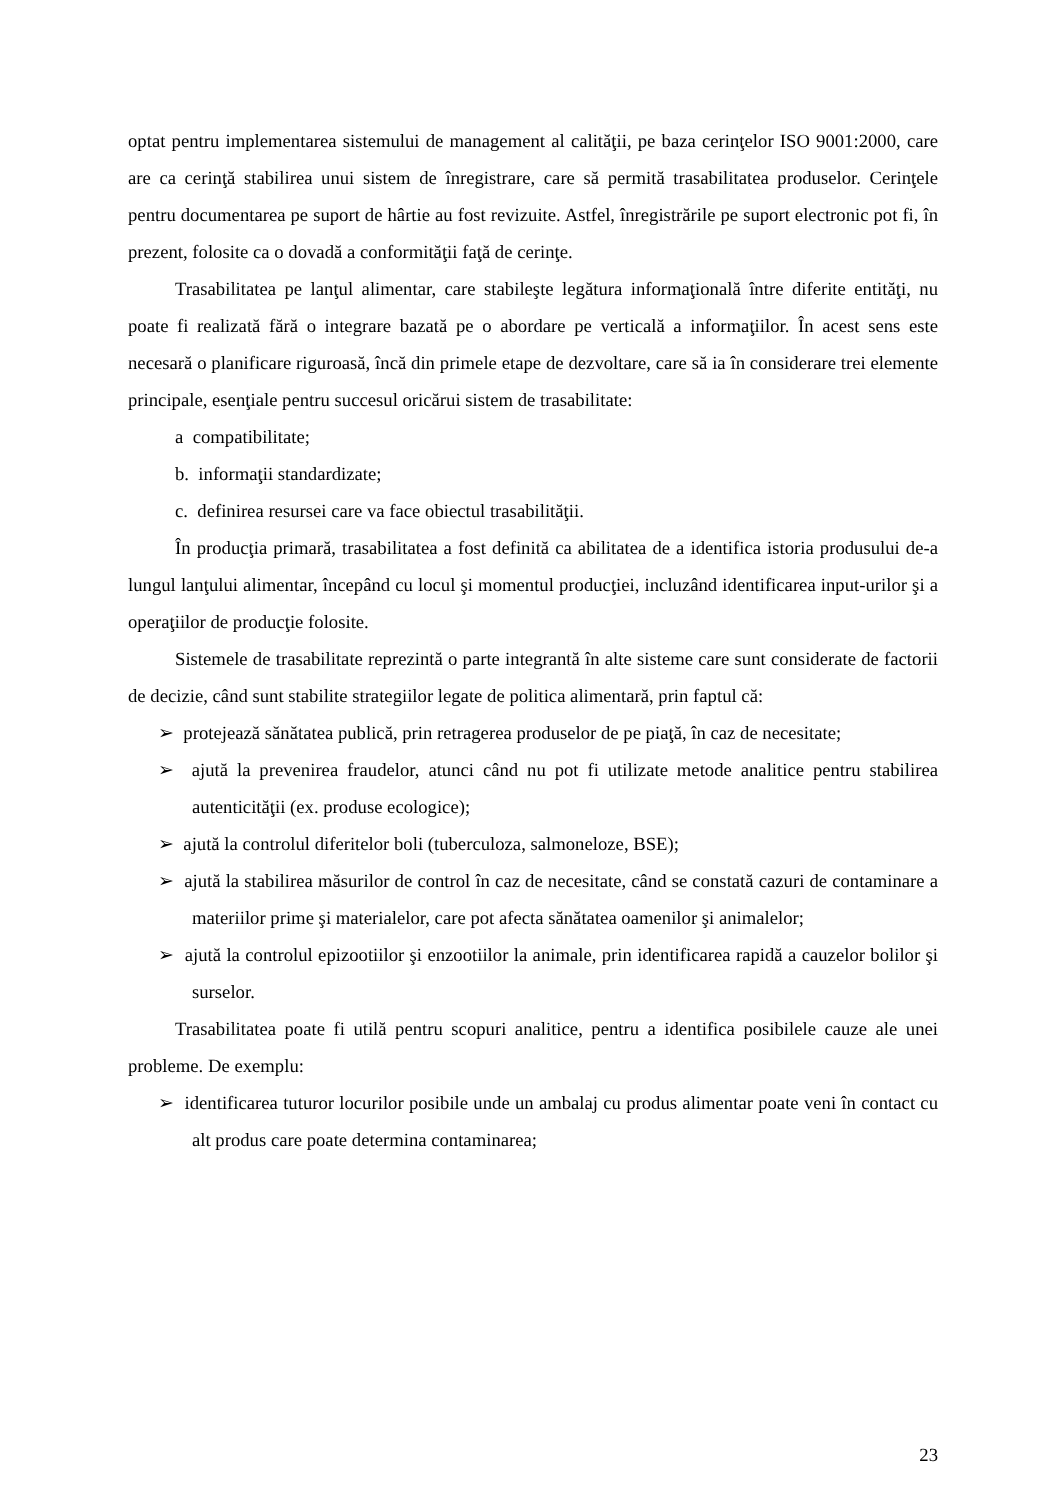optat pentru implementarea sistemului de management al calităţii, pe baza cerinţelor ISO 9001:2000, care are ca cerinţă stabilirea unui sistem de înregistrare, care să permită trasabilitatea produselor. Cerinţele pentru documentarea pe suport de hârtie au fost revizuite. Astfel, înregistrările pe suport electronic pot fi, în prezent, folosite ca o dovadă a conformităţii faţă de cerinţe.
Trasabilitatea pe lanţul alimentar, care stabileşte legătura informaţională între diferite entităţi, nu poate fi realizată fără o integrare bazată pe o abordare pe verticală a informaţiilor. În acest sens este necesară o planificare riguroasă, încă din primele etape de dezvoltare, care să ia în considerare trei elemente principale, esenţiale pentru succesul oricărui sistem de trasabilitate:
a compatibilitate;
b. informaţii standardizate;
c. definirea resursei care va face obiectul trasabilităţii.
În producţia primară, trasabilitatea a fost definită ca abilitatea de a identifica istoria produsului de-a lungul lanţului alimentar, începând cu locul şi momentul producţiei, incluzând identificarea input-urilor şi a operaţiilor de producţie folosite.
Sistemele de trasabilitate reprezintă o parte integrantă în alte sisteme care sunt considerate de factorii de decizie, când sunt stabilite strategiilor legate de politica alimentară, prin faptul că:
➢ protejează sănătatea publică, prin retragerea produselor de pe piaţă, în caz de necesitate;
➢ ajută la prevenirea fraudelor, atunci când nu pot fi utilizate metode analitice pentru stabilirea autenticităţii (ex. produse ecologice);
➢ ajută la controlul diferitelor boli (tuberculoza, salmoneloze, BSE);
➢ ajută la stabilirea măsurilor de control în caz de necesitate, când se constată cazuri de contaminare a materiilor prime şi materialelor, care pot afecta sănătatea oamenilor şi animalelor;
➢ ajută la controlul epizootiilor şi enzootiilor la animale, prin identificarea rapidă a cauzelor bolilor şi surselor.
Trasabilitatea poate fi utilă pentru scopuri analitice, pentru a identifica posibilele cauze ale unei probleme. De exemplu:
➢ identificarea tuturor locurilor posibile unde un ambalaj cu produs alimentar poate veni în contact cu alt produs care poate determina contaminarea;
23